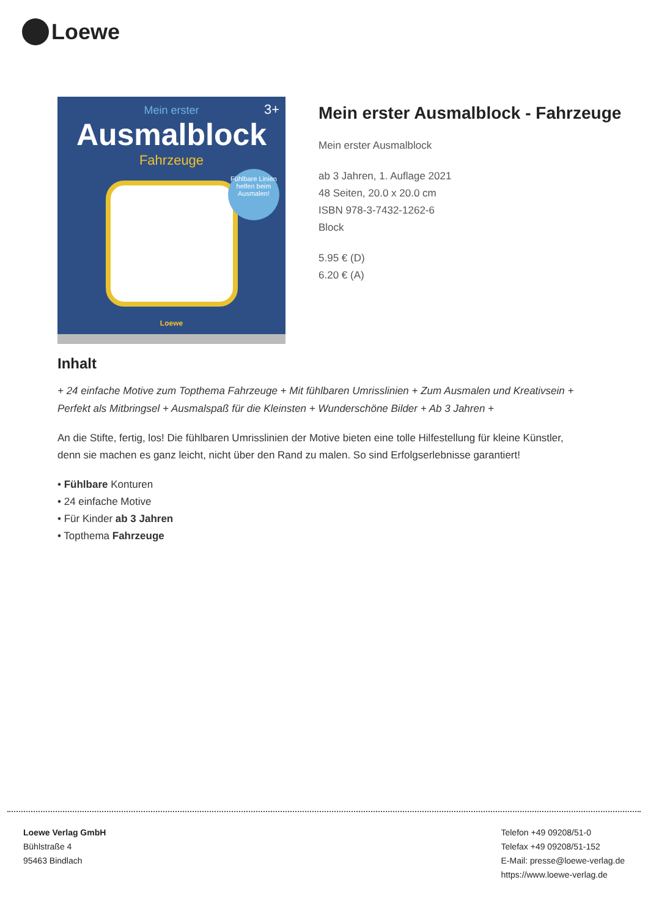Loewe
Mein erster
Ausmalblock
Fahrzeuge
3+
Fühlbare Linien helfen beim Ausmalen!
Loewe
Mein erster Ausmalblock - Fahrzeuge
Mein erster Ausmalblock
ab 3 Jahren, 1. Auflage 2021
48 Seiten, 20.0 x 20.0 cm
ISBN 978-3-7432-1262-6
Block
5.95 € (D)
6.20 € (A)
Inhalt
+ 24 einfache Motive zum Topthema Fahrzeuge + Mit fühlbaren Umrisslinien + Zum Ausmalen und Kreativsein + Perfekt als Mitbringsel + Ausmalspaß für die Kleinsten + Wunderschöne Bilder + Ab 3 Jahren +
An die Stifte, fertig, los! Die fühlbaren Umrisslinien der Motive bieten eine tolle Hilfestellung für kleine Künstler, denn sie machen es ganz leicht, nicht über den Rand zu malen. So sind Erfolgserlebnisse garantiert!
• Fühlbare Konturen
• 24 einfache Motive
• Für Kinder ab 3 Jahren
• Topthema Fahrzeuge
Loewe Verlag GmbH
Bühlstraße 4
95463 Bindlach
Telefon +49 09208/51-0
Telefax +49 09208/51-152
E-Mail: presse@loewe-verlag.de
https://www.loewe-verlag.de